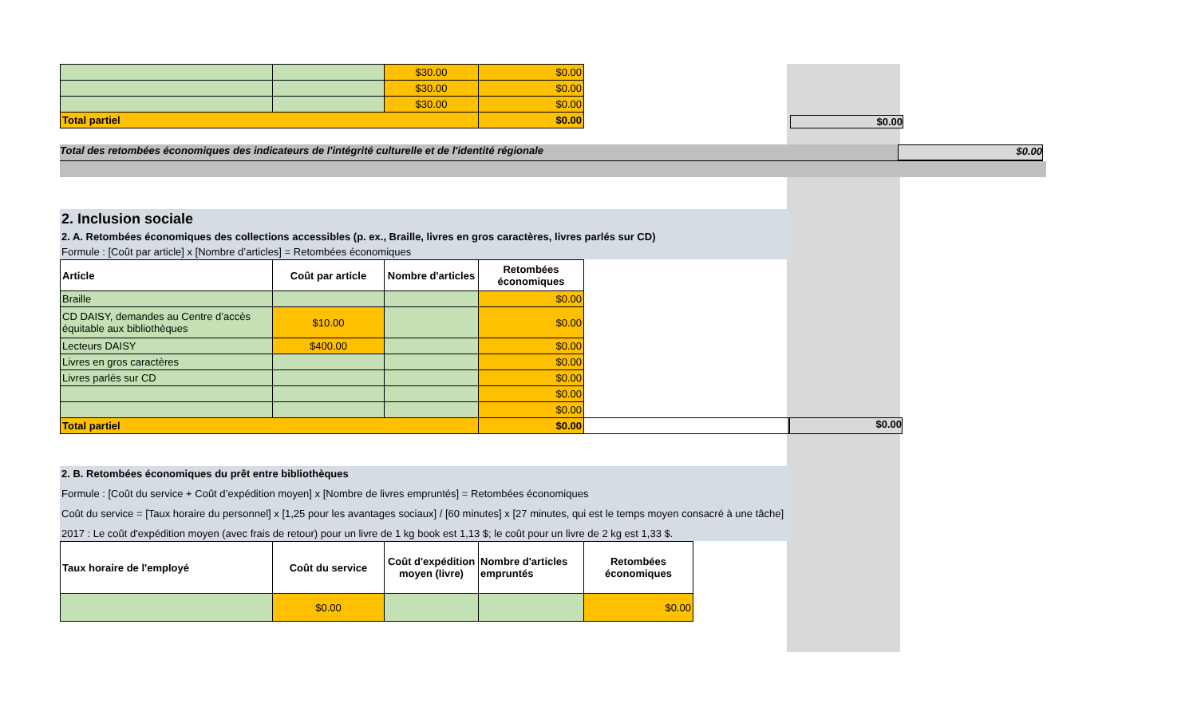| | | $30.00 | $0.00 |
| | | $30.00 | $0.00 |
| | | $30.00 | $0.00 |
| Total partiel | | | $0.00 |
$0.00
Total des retombées économiques des indicateurs de l'intégrité culturelle et de l'identité régionale $0.00
2. Inclusion sociale
2. A. Retombées économiques des collections accessibles (p. ex., Braille, livres en gros caractères, livres parlés sur CD)
Formule : [Coût par article] x [Nombre d’articles] = Retombées économiques
| Article | Coût par article | Nombre d'articles | Retombées économiques |
| --- | --- | --- | --- |
| Braille | | | $0.00 |
| CD DAISY, demandes au Centre d’accès équitable aux bibliothèques | $10.00 | | $0.00 |
| Lecteurs DAISY | $400.00 | | $0.00 |
| Livres en gros caractères | | | $0.00 |
| Livres parlés sur CD | | | $0.00 |
| | | | $0.00 |
| | | | $0.00 |
| Total partiel | | | $0.00 |
$0.00
2. B. Retombées économiques du prêt entre bibliothèques
Formule : [Coût du service + Coût d’expédition moyen] x [Nombre de livres empruntés] = Retombées économiques
Coût du service = [Taux horaire du personnel] x [1,25 pour les avantages sociaux] / [60 minutes] x [27 minutes, qui est le temps moyen consacré à une tâche]
2017 : Le coût d'expédition moyen (avec frais de retour) pour un livre de 1 kg book est 1,13 $; le coût pour un livre de 2 kg est 1,33 $.
| Taux horaire de l'employé | Coût du service | Coût d'expédition moyen (livre) | Nombre d'articles empruntés | Retombées économiques |
| --- | --- | --- | --- | --- |
| | $0.00 | | | $0.00 |